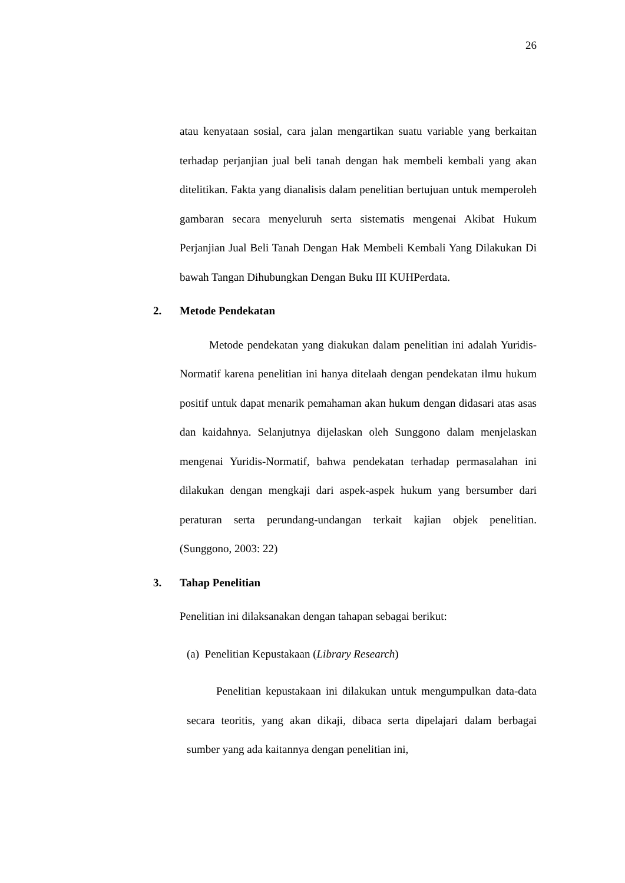26
atau kenyataan sosial, cara jalan mengartikan suatu variable yang berkaitan terhadap perjanjian jual beli tanah dengan hak membeli kembali yang akan ditelitikan. Fakta yang dianalisis dalam penelitian bertujuan untuk memperoleh gambaran secara menyeluruh serta sistematis mengenai Akibat Hukum Perjanjian Jual Beli Tanah Dengan Hak Membeli Kembali Yang Dilakukan Di bawah Tangan Dihubungkan Dengan Buku III KUHPerdata.
2. Metode Pendekatan
Metode pendekatan yang diakukan dalam penelitian ini adalah Yuridis-Normatif karena penelitian ini hanya ditelaah dengan pendekatan ilmu hukum positif untuk dapat menarik pemahaman akan hukum dengan didasari atas asas dan kaidahnya. Selanjutnya dijelaskan oleh Sunggono dalam menjelaskan mengenai Yuridis-Normatif, bahwa pendekatan terhadap permasalahan ini dilakukan dengan mengkaji dari aspek-aspek hukum yang bersumber dari peraturan serta perundang-undangan terkait kajian objek penelitian. (Sunggono, 2003: 22)
3. Tahap Penelitian
Penelitian ini dilaksanakan dengan tahapan sebagai berikut:
(a) Penelitian Kepustakaan (Library Research)
Penelitian kepustakaan ini dilakukan untuk mengumpulkan data-data secara teoritis, yang akan dikaji, dibaca serta dipelajari dalam berbagai sumber yang ada kaitannya dengan penelitian ini,